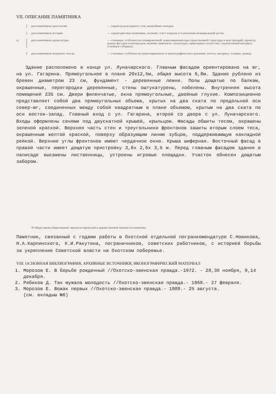VII. ОПИСАНИЕ ПАМЯТНИКА
для памятников археологии — характер культурного слоя, важнейшие находки.
для памятников истории — характеристика памятника, наличие, текст и время установления мемориальной доски.
а) для памятников архитектуры — основные особенности планировочной, композиционно-пространственной структуры и конструкций; характер декора фасадов и интерьеров; наличие живописи, скульптуры, прикладного искусства; строительный материал, основные габариты.
для памятников монумент. иск-ва — основные особенности композиционного и иконографического решения; тексты, материал, техника, размер.
Здание расположено в конце ул. Луначарского. Главным фасадом ориентировано на юг, на ул. Гагарина. Прямоугольное в плане 29х12,5м, общая высота 6,8м. Здание рублено из бревен диаметром 23 см, фундамент - деревянные лежни. Полы дощатые по балкам, окрашенные, перегородки деревянные, стены оштукатурены, побелены. Внутренняя высота помещений 235 см. Двери филенчатые, окна прямоугольные, двойные глухие. Композиционно представляет собой два прямоугольных объема, крытых на два ската по продольной оси север-юг, соединенных между собой квадратным в плане объемом, крытым на два ската по оси восток-запад. Главный вход с ул. Гагарина, второй со двора с ул. Луначарского. Входы оформлены сенями под двускатной крышей, крыльцом. Фасады обшиты тесом, окрашены зеленой краской. Верхняя часть стен и треугольники фронтонов зашиты вторым слоем теса, окрашенным желтой краской, поверху образующим линию зубцов, поддерживающую накладной рейкой. Верхние углы фронтонов имеют чердачное окно. Крыша шиферная. Восточный фасад в правой части имеет дощатую пристройку 3,6х 2,6х 3,5 м. Перед главным фасадом здания в палисаде высажены лиственницы, устроены игровые площадки. Участок обнесен дощатым забором.
б) общая оценка общественной, научно-исторической и художественной значимости памятника.
Памятник, связанный с годами работы в Охотской отдельной погранкомендатуре С.Новикова, Н.А.Карпинского, К.И.Ракутина, пограничников, советских работников, с историей борьбы за укрепление Советской власти на Охотском побережье.
VIII. ОСНОВНАЯ БИБЛИОГРАФИЯ, АРХИВНЫЕ ИСТОЧНИКИ, ИКОНОГРАФИЧЕСКИЙ МАТЕРИАЛ
1. Морозов Е. В борьбе рожденный //Охотско-эвенская правда.-1972. - 28,30 ноября, 9,14 декабря.
2. Рябиков Д. Так мужала молодость //Охотско-эвенская правда.- 1969.- 27 февраля.
3. Морозов Е. Вожак первых //Охотско-эвенская правда.- 1988.- 25 августа.
(см. вкладыш №6)